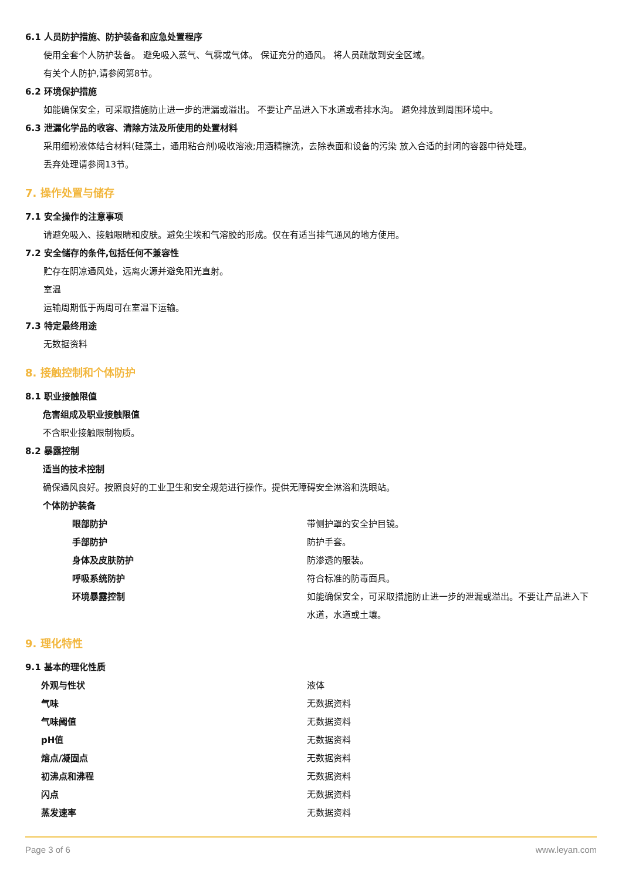6.1 人员防护措施、防护装备和应急处置程序
使用全套个人防护装备。 避免吸入蒸气、气雾或气体。 保证充分的通风。 将人员疏散到安全区域。
有关个人防护,请参阅第8节。
6.2 环境保护措施
如能确保安全，可采取措施防止进一步的泄漏或溢出。 不要让产品进入下水道或者排水沟。 避免排放到周围环境中。
6.3 泄漏化学品的收容、清除方法及所使用的处置材料
采用细粉液体结合材料(硅藻土，通用粘合剂)吸收溶液;用酒精擦洗，去除表面和设备的污染 放入合适的封闭的容器中待处理。
丢弃处理请参阅13节。
7. 操作处置与储存
7.1 安全操作的注意事项
请避免吸入、接触眼睛和皮肤。避免尘埃和气溶胶的形成。仅在有适当排气通风的地方使用。
7.2 安全储存的条件,包括任何不兼容性
贮存在阴凉通风处，远离火源并避免阳光直射。
室温
运输周期低于两周可在室温下运输。
7.3 特定最终用途
无数据资料
8. 接触控制和个体防护
8.1 职业接触限值
危害组成及职业接触限值
不含职业接触限制物质。
8.2 暴露控制
适当的技术控制
确保通风良好。按照良好的工业卫生和安全规范进行操作。提供无障碍安全淋浴和洗眼站。
个体防护装备
| 眼部防护 | 带侧护罩的安全护目镜。 |
| 手部防护 | 防护手套。 |
| 身体及皮肤防护 | 防渗透的服装。 |
| 呼吸系统防护 | 符合标准的防毒面具。 |
| 环境暴露控制 | 如能确保安全，可采取措施防止进一步的泄漏或溢出。不要让产品进入下水道，水道或土壤。 |
9. 理化特性
9.1 基本的理化性质
| 外观与性状 | 液体 |
| 气味 | 无数据资料 |
| 气味阈值 | 无数据资料 |
| pH值 | 无数据资料 |
| 熔点/凝固点 | 无数据资料 |
| 初沸点和沸程 | 无数据资料 |
| 闪点 | 无数据资料 |
| 蒸发速率 | 无数据资料 |
Page 3 of 6 www.leyan.com